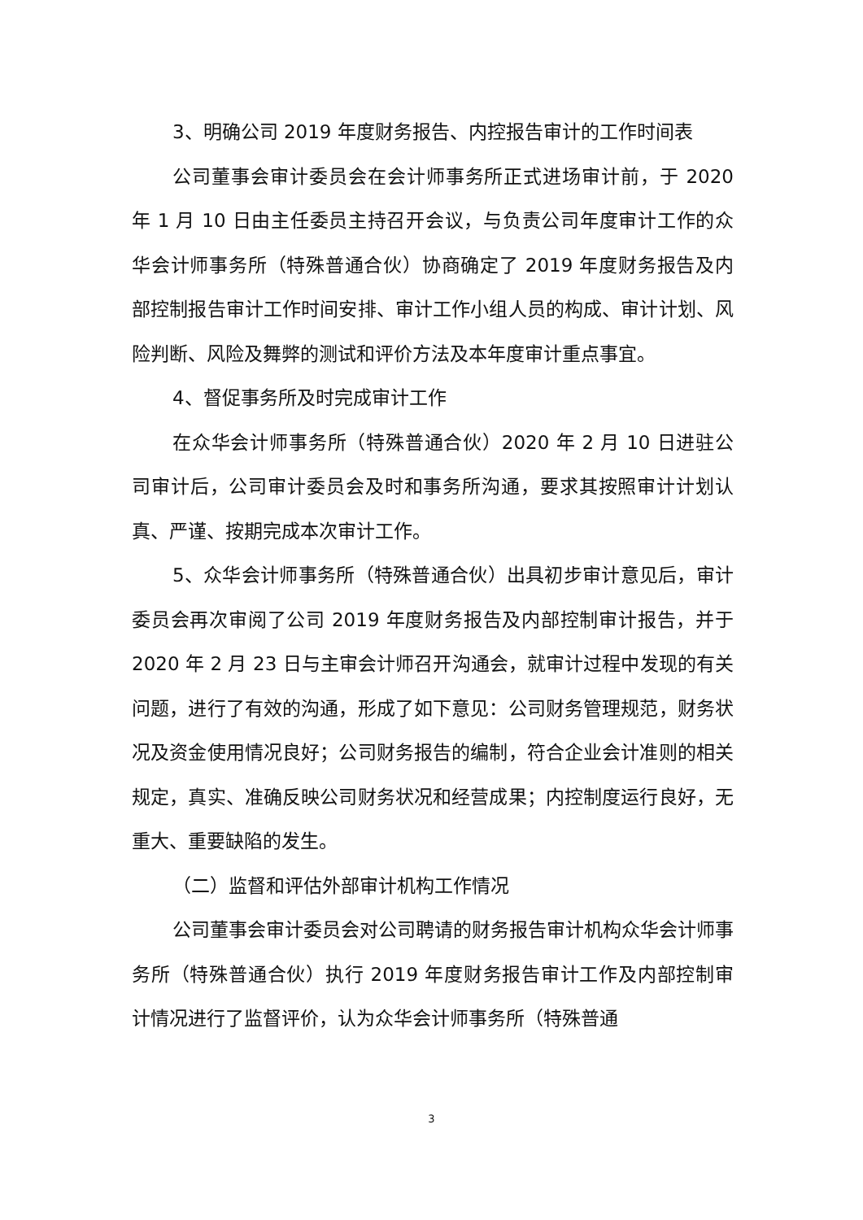3、明确公司 2019 年度财务报告、内控报告审计的工作时间表
公司董事会审计委员会在会计师事务所正式进场审计前，于 2020 年 1 月 10 日由主任委员主持召开会议，与负责公司年度审计工作的众华会计师事务所（特殊普通合伙）协商确定了 2019 年度财务报告及内部控制报告审计工作时间安排、审计工作小组人员的构成、审计计划、风险判断、风险及舞弊的测试和评价方法及本年度审计重点事宜。
4、督促事务所及时完成审计工作
在众华会计师事务所（特殊普通合伙）2020 年 2 月 10 日进驻公司审计后，公司审计委员会及时和事务所沟通，要求其按照审计计划认真、严谨、按期完成本次审计工作。
5、众华会计师事务所（特殊普通合伙）出具初步审计意见后，审计委员会再次审阅了公司 2019 年度财务报告及内部控制审计报告，并于 2020 年 2 月 23 日与主审会计师召开沟通会，就审计过程中发现的有关问题，进行了有效的沟通，形成了如下意见：公司财务管理规范，财务状况及资金使用情况良好；公司财务报告的编制，符合企业会计准则的相关规定，真实、准确反映公司财务状况和经营成果；内控制度运行良好，无重大、重要缺陷的发生。
（二）监督和评估外部审计机构工作情况
公司董事会审计委员会对公司聘请的财务报告审计机构众华会计师事务所（特殊普通合伙）执行 2019 年度财务报告审计工作及内部控制审计情况进行了监督评价，认为众华会计师事务所（特殊普通
3